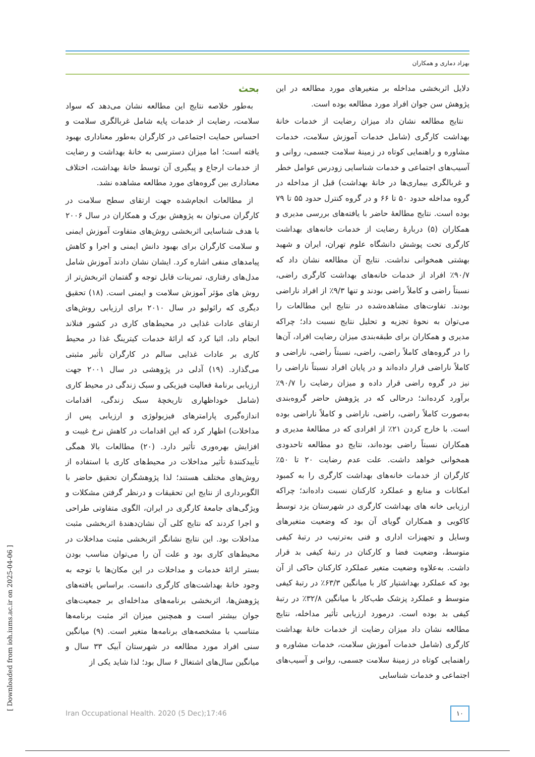بهزاد دماری و همکاران
بحث
به‌طور خلاصه نتایج این مطالعه نشان می‌دهد که سواد سلامت، رضایت از خدمات پایه شامل غربالگری سلامت و احساس حمایت اجتماعی در کارگران به‌طور معناداری بهبود یافته است؛ اما میزان دسترسی به خانهٔ بهداشت و رضایت از خدمات ارجاع و پیگیری آن توسط خانهٔ بهداشت، اختلاف معناداری بین گروه‌های مورد مطالعه مشاهده نشد.
از مطالعات انجام‌شده جهت ارتقای سطح سلامت در کارگران می‌توان به پژوهش بورک و همکاران در سال ۲۰۰۶ با هدف شناسایی اثربخشی روش‌های متفاوت آموزش ایمنی و سلامت کارگران برای بهبود دانش ایمنی و اجرا و کاهش پیامدهای منفی اشاره کرد. ایشان نشان دادند آموزش شامل مدل‌های رفتاری، تمرینات قابل توجه و گفتمان اثربخش‌تر از روش های مؤثر آموزش سلامت و ایمنی است. (۱۸) تحقیق دیگری که رائولیو در سال ۲۰۱۰ برای ارزیابی روش‌های ارتقای عادات غذایی در محیط‌های کاری در کشور فنلاند انجام داد، اثبا کرد که ارائهٔ خدمات کیترینگ غذا در محیط کاری بر عادات غذایی سالم در کارگران تأثیر مثبتی می‌گذارد. (۱۹) آدلی در پژوهشی در سال ۲۰۰۱ جهت ارزیابی برنامهٔ فعالیت فیزیکی و سبک زندگی در محیط کاری (شامل خوداظهاری تاریخچهٔ سبک زندگی، اقدامات اندازه‌گیری پارامترهای فیزیولوژی و ارزیابی پس از مداخلات) اظهار کرد که این اقدامات در کاهش نرخ غیبت و افزایش بهره‌وری تأثیر دارد. (۲۰) مطالعات بالا همگی تأییدکنندهٔ تأثیر مداخلات در محیط‌های کاری با استفاده از روش‌های مختلف هستند؛ لذا پژوهشگران تحقیق حاضر با الگوبرداری از نتایج این تحقیقات و درنظر گرفتن مشکلات و ویژگی‌های جامعهٔ کارگری در ایران، الگوی متفاوتی طراحی و اجرا کردند که نتایج کلی آن نشان‌دهندهٔ اثربخشی مثبت مداخلات بود. این نتایج نشانگر اثربخشی مثبت مداخلات در محیط‌های کاری بود و علت آن را می‌توان مناسب بودن بستر ارائهٔ خدمات و مداخلات در این مکان‌ها با توجه به وجود خانهٔ بهداشت‌های کارگری دانست. براساس یافته‌های پژوهش‌ها، اثربخشی برنامه‌های مداخله‌ای بر جمعیت‌های جوان بیشتر است و همچنین میزان اثر مثبت برنامه‌ها متناسب با مشخصه‌های برنامه‌ها متغیر است. (۹) میانگین سنی افراد مورد مطالعه در شهرستان آبیک ۳۳ سال و میانگین سال‌های اشتغال ۶ سال بود؛ لذا شاید یکی از
دلایل اثربخشی مداخله بر متغیرهای مورد مطالعه در این پژوهش سن جوان افراد مورد مطالعه بوده است.
نتایج مطالعه نشان داد میزان رضایت از خدمات خانهٔ بهداشت کارگری (شامل خدمات آموزش سلامت، خدمات مشاوره و راهنمایی کوتاه در زمینهٔ سلامت جسمی، روانی و آسیب‌های اجتماعی و خدمات شناسایی زودرس عوامل خطر و غربالگری بیماری‌ها در خانهٔ بهداشت) قبل از مداخله در گروه مداخله حدود ۵۰ تا ۶۶ و در گروه کنترل حدود ۵۵ تا ۷۹ بوده است. نتایج مطالعهٔ حاضر با یافته‌های بررسی مدیری و همکاران (۵) دربارهٔ رضایت از خدمات خانه‌های بهداشت کارگری تحت پوشش دانشگاه علوم تهران، ایران و شهید بهشتی همخوانی نداشت. نتایج آن مطالعه نشان داد که ۹۰/۷٪ افراد از خدمات خانه‌های بهداشت کارگری راضی، نسبتاً راضی و کاملاً راضی بودند و تنها ۹/۳٪ از افراد ناراضی بودند. تفاوت‌های مشاهده‌شده در نتایج این مطالعات را می‌توان به نحوهٔ تجزیه و تحلیل نتایج نسبت داد؛ چراکه مدیری و همکاران برای طبقه‌بندی میزان رضایت افراد، آن‌ها را در گروه‌های کاملاً راضی، راضی، نسبتاً راضی، ناراضی و کاملاً ناراضی قرار داده‌اند و در پایان افراد نسبتاً ناراضی را نیز در گروه راضی قرار داده و میزان رضایت را ۹۰/۷٪ برآورد کرده‌اند؛ درحالی که در پژوهش حاضر گروه‌بندی به‌صورت کاملاً راضی، راضی، ناراضی و کاملاً ناراضی بوده است. با خارج کردن ۲۱٪ از افرادی که در مطالعهٔ مدیری و همکاران نسبتاً راضی بوده‌اند، نتایج دو مطالعه تاحدودی همخوانی خواهد داشت. علت عدم رضایت ۲۰ تا ۵۰٪ کارگران از خدمات خانه‌های بهداشت کارگری را به کمبود امکانات و منابع و عملکرد کارکنان نسبت داده‌اند؛ چراکه ارزیابی خانه های بهداشت کارگری در شهرستان یزد توسط کاکویی و همکاران گویای آن بود که وضعیت متغیرهای وسایل و تجهیزات اداری و فنی به‌ترتیب در رتبهٔ کیفی متوسط، وضعیت فضا و کارکنان در رتبهٔ کیفی بد قرار داشت. به‌علاوه وضعیت متغیر عملکرد کارکنان حاکی از آن بود که عملکرد بهداشتیار کار با میانگین ۶۳/۳٪ در رتبهٔ کیفی متوسط و عملکرد پزشک طب‌کار با میانگین ۳۲/۸٪ در رتبهٔ کیفی بد بوده است. درمورد ارزیابی تأثیر مداخله، نتایج مطالعه نشان داد میزان رضایت از خدمات خانهٔ بهداشت کارگری (شامل خدمات آموزش سلامت، خدمات مشاوره و راهنمایی کوتاه در زمینهٔ سلامت جسمی، روانی و آسیب‌های اجتماعی و خدمات شناسایی
Iran Occupational Health. 2020 (5 Dec);17:46
۱۰
[ Downloaded from ioh.iums.ac.ir on 2025-04-06 ]